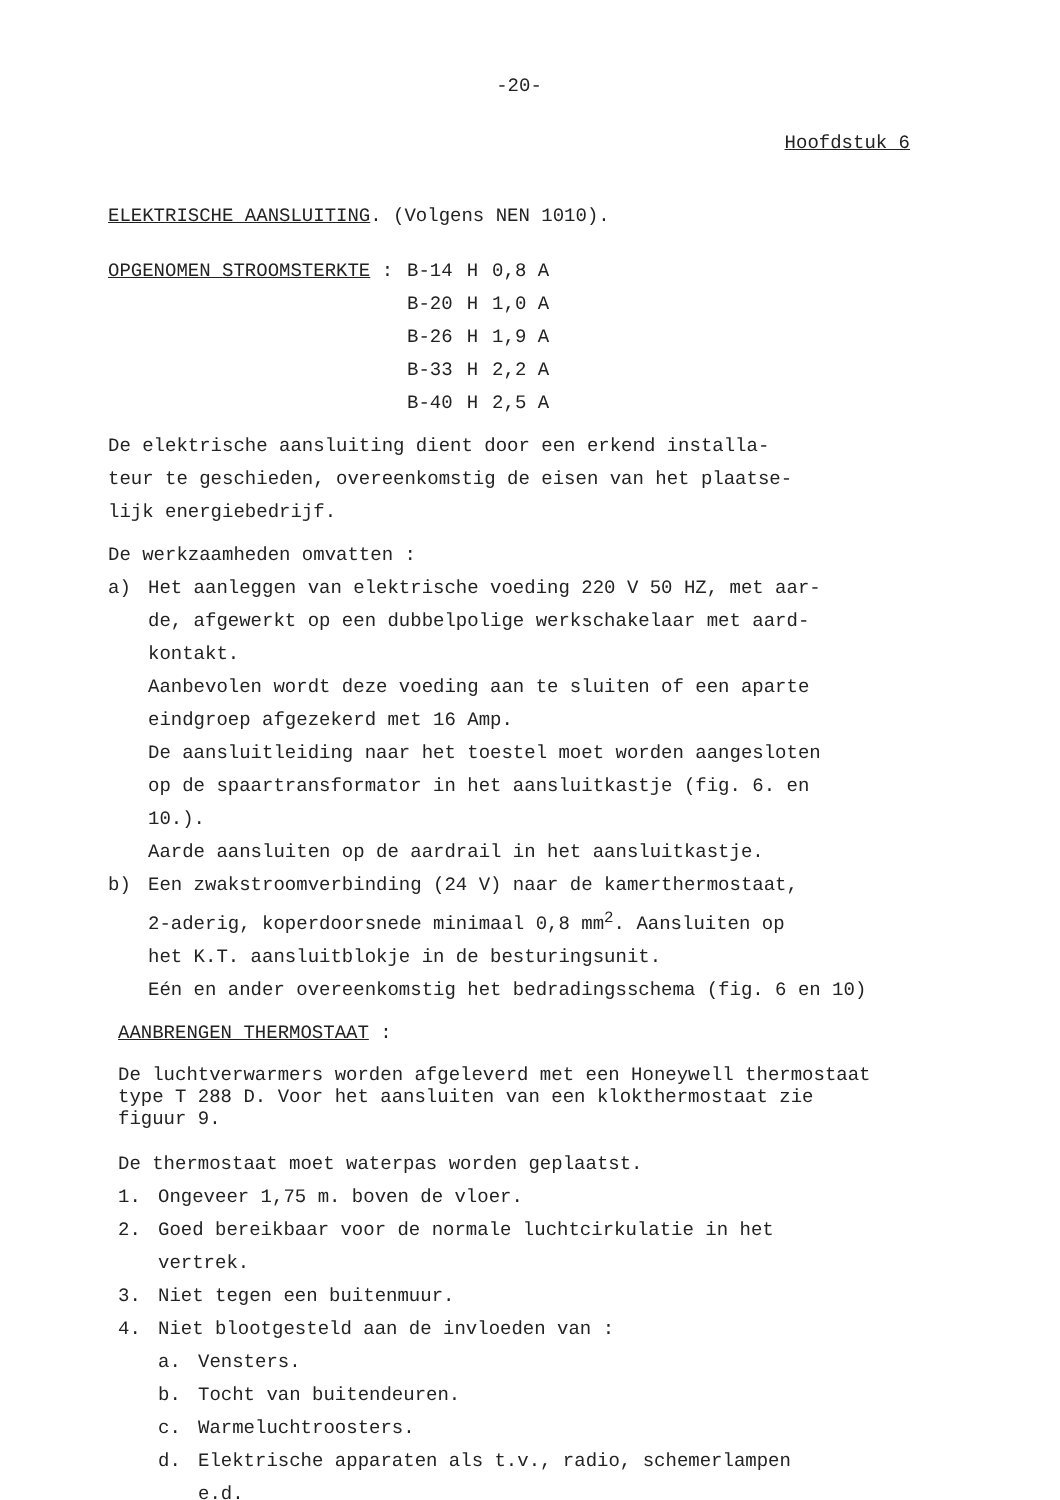-20-
Hoofdstuk 6
ELEKTRISCHE AANSLUITING. (Volgens NEN 1010).
| OPGENOMEN STROOMSTERKTE : | B-14 | H | 0,8 A |
| | B-20 | H | 1,0 A |
| | B-26 | H | 1,9 A |
| | B-33 | H | 2,2 A |
| | B-40 | H | 2,5 A |
De elektrische aansluiting dient door een erkend installa-
teur te geschieden, overeenkomstig de eisen van het plaatse-
lijk energiebedrijf.
De werkzaamheden omvatten :
a) Het aanleggen van elektrische voeding 220 V 50 HZ, met aar-
de, afgewerkt op een dubbelpolige werkschakelaar met aard-
kontakt.
Aanbevolen wordt deze voeding aan te sluiten of een aparte
eindgroep afgezekerd met 16 Amp.
De aansluitleiding naar het toestel moet worden aangesloten
op de spaartransformator in het aansluitkastje (fig. 6. en
10.).
Aarde aansluiten op de aardrail in het aansluitkastje.
b) Een zwakstroomverbinding (24 V) naar de kamerthermostaat,
2-aderig, koperdoorsnede minimaal 0,8 mm<sup>2</sup>. Aansluiten op
het K.T. aansluitblokje in de besturingsunit.
Eén en ander overeenkomstig het bedradingsschema (fig. 6 en 10)
AANBRENGEN THERMOSTAAT :
De luchtverwarmers worden afgeleverd met een Honeywell thermostaat
type T 288 D. Voor het aansluiten van een klokthermostaat zie
figuur 9.
De thermostaat moet waterpas worden geplaatst.
1. Ongeveer 1,75 m. boven de vloer.
2. Goed bereikbaar voor de normale luchtcirkulatie in het
vertrek.
3. Niet tegen een buitenmuur.
4. Niet blootgesteld aan de invloeden van :
a. Vensters.
b. Tocht van buitendeuren.
c. Warmeluchtroosters.
d. Elektrische apparaten als t.v., radio, schemerlampen
e.d.